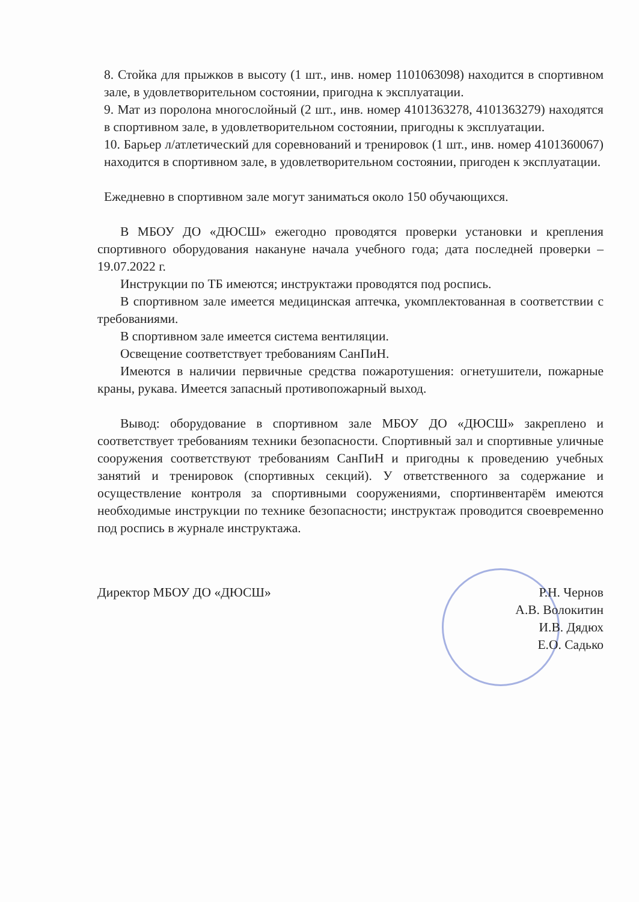8. Стойка для прыжков в высоту (1 шт., инв. номер 1101063098) находится в спортивном зале, в удовлетворительном состоянии, пригодна к эксплуатации.
9. Мат из поролона многослойный (2 шт., инв. номер 4101363278, 4101363279) находятся в спортивном зале, в удовлетворительном состоянии, пригодны к эксплуатации.
10. Барьер л/атлетический для соревнований и тренировок (1 шт., инв. номер 4101360067) находится в спортивном зале, в удовлетворительном состоянии, пригоден к эксплуатации.
Ежедневно в спортивном зале могут заниматься около 150 обучающихся.
В МБОУ ДО «ДЮСШ» ежегодно проводятся проверки установки и крепления спортивного оборудования накануне начала учебного года; дата последней проверки – 19.07.2022 г.
Инструкции по ТБ имеются; инструктажи проводятся под роспись.
В спортивном зале имеется медицинская аптечка, укомплектованная в соответствии с требованиями.
В спортивном зале имеется система вентиляции.
Освещение соответствует требованиям СанПиН.
Имеются в наличии первичные средства пожаротушения: огнетушители, пожарные краны, рукава. Имеется запасный противопожарный выход.
Вывод: оборудование в спортивном зале МБОУ ДО «ДЮСШ» закреплено и соответствует требованиям техники безопасности. Спортивный зал и спортивные уличные сооружения соответствуют требованиям СанПиН и пригодны к проведению учебных занятий и тренировок (спортивных секций). У ответственного за содержание и осуществление контроля за спортивными сооружениями, спортинвентарём имеются необходимые инструкции по технике безопасности; инструктаж проводится своевременно под роспись в журнале инструктажа.
Директор МБОУ ДО «ДЮСШ» Р.Н. Чернов
А.В. Волокитин
И.В. Дядюх
Е.О. Садько